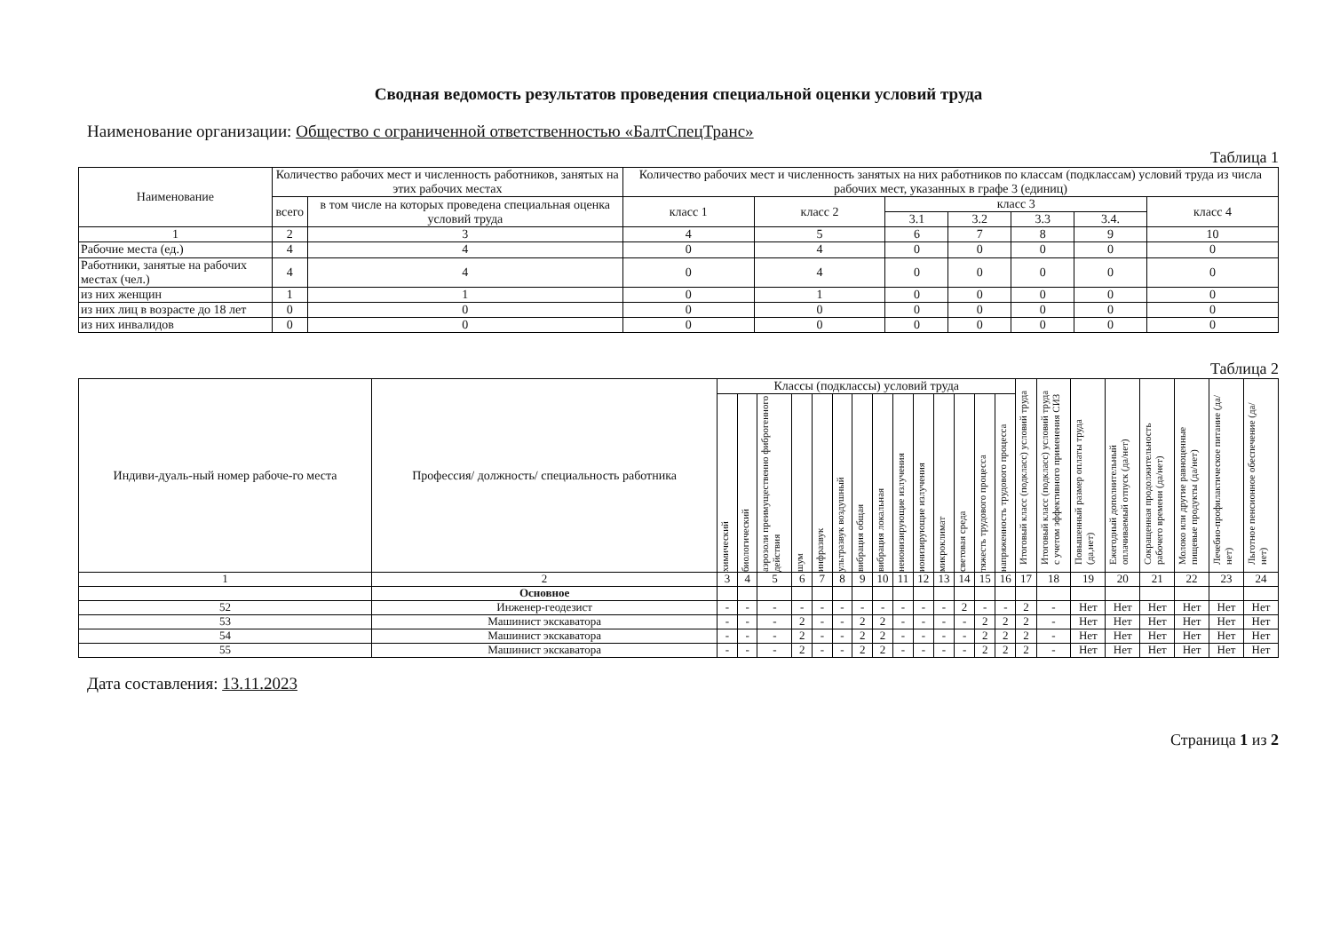Сводная ведомость результатов проведения специальной оценки условий труда
Наименование организации: Общество с ограниченной ответственностью «БалтСпецТранс»
Таблица 1
| Наименование | Количество рабочих мест и численность работников, занятых на этих рабочих местах | | Количество рабочих мест и численность занятых на них работников по классам (подклассам) условий труда из числа рабочих мест, указанных в графе 3 (единиц) | | | | | | |
| --- | --- | --- | --- | --- | --- | --- | --- | --- | --- |
| | всего | в том числе на которых проведена специальная оценка условий труда | класс 1 | класс 2 | класс 3 | | | | класс 4 |
| | | | | | 3.1 | 3.2 | 3.3 | 3.4. | |
| 1 | 2 | 3 | 4 | 5 | 6 | 7 | 8 | 9 | 10 |
| Рабочие места (ед.) | 4 | 4 | 0 | 4 | 0 | 0 | 0 | 0 | 0 |
| Работники, занятые на рабочих местах (чел.) | 4 | 4 | 0 | 4 | 0 | 0 | 0 | 0 | 0 |
| из них женщин | 1 | 1 | 0 | 1 | 0 | 0 | 0 | 0 | 0 |
| из них лиц в возрасте до 18 лет | 0 | 0 | 0 | 0 | 0 | 0 | 0 | 0 | 0 |
| из них инвалидов | 0 | 0 | 0 | 0 | 0 | 0 | 0 | 0 | 0 |
Таблица 2
| Индиви-дуаль-ный номер рабоче-го места | Профессия/ должность/ специальность работника | Классы (подклассы) условий труда | | | | | | | | | | | | | | Итоговый класс (подкласс) условий труда | Итоговый класс (подкласс) условий труда с учетом эффективного применения СИЗ | Повышенный размер оплаты труда (да,нет) | Ежегодный дополнительный оплачиваемый отпуск (да/нет) | Сокращенная продолжительность рабочего времени (да/нет) | Молоко или другие равноценные пищевые продукты (да/нет) | Лечебно-профилактическое питание (да/нет) | Льготное пенсионное обеспечение (да/нет) |
| --- | --- | --- | --- | --- | --- | --- | --- | --- | --- | --- | --- | --- | --- | --- | --- | --- | --- | --- | --- | --- | --- | --- | --- |
| | | химический | биологический | аэрозоли преимущественно фиброгенного действия | шум | инфразвук | ультразвук воздушный | вибрация общая | вибрация локальная | неионизирующие излучения | ионизирующие излучения | микроклимат | световая среда | тяжесть трудового процесса | напряженность трудового процесса | | | | | | | | |
| 1 | 2 | 3 | 4 | 5 | 6 | 7 | 8 | 9 | 10 | 11 | 12 | 13 | 14 | 15 | 16 | 17 | 18 | 19 | 20 | 21 | 22 | 23 | 24 |
| | Основное | | | | | | | | | | | | | | | | | | | | | | |
| 52 | Инженер-геодезист | - | - | - | - | - | - | - | - | - | - | - | 2 | - | - | 2 | - | Нет | Нет | Нет | Нет | Нет | Нет |
| 53 | Машинист экскаватора | - | - | - | 2 | - | - | 2 | 2 | - | - | - | - | 2 | 2 | 2 | - | Нет | Нет | Нет | Нет | Нет | Нет |
| 54 | Машинист экскаватора | - | - | - | 2 | - | - | 2 | 2 | - | - | - | - | 2 | 2 | 2 | - | Нет | Нет | Нет | Нет | Нет | Нет |
| 55 | Машинист экскаватора | - | - | - | 2 | - | - | 2 | 2 | - | - | - | - | 2 | 2 | 2 | - | Нет | Нет | Нет | Нет | Нет | Нет |
Дата составления: 13.11.2023
Страница 1 из 2